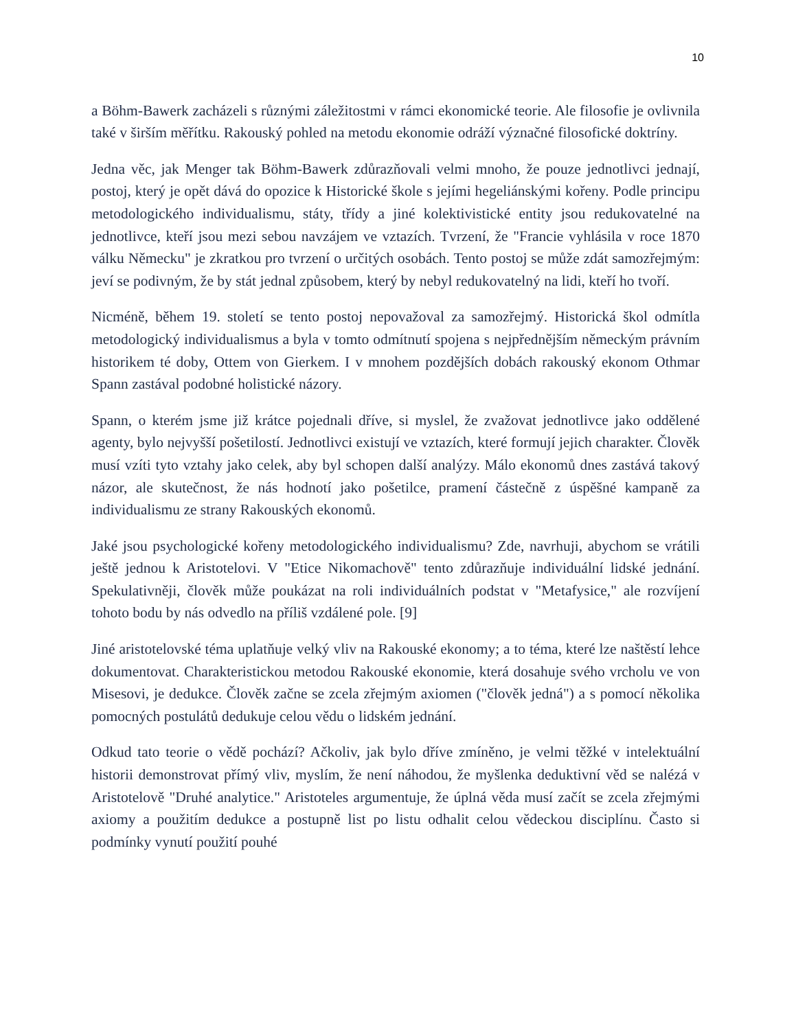10
a Böhm-Bawerk zacházeli s různými záležitostmi v rámci ekonomické teorie. Ale filosofie je ovlivnila také v širším měřítku. Rakouský pohled na metodu ekonomie odráží význačné filosofické doktríny.
Jedna věc, jak Menger tak Böhm-Bawerk zdůrazňovali velmi mnoho, že pouze jednotlivci jednají, postoj, který je opět dává do opozice k Historické škole s jejími hegeliánskými kořeny. Podle principu metodologického individualismu, státy, třídy a jiné kolektivistické entity jsou redukovatelné na jednotlivce, kteří jsou mezi sebou navzájem ve vztazích. Tvrzení, že "Francie vyhlásila v roce 1870 válku Německu" je zkratkou pro tvrzení o určitých osobách. Tento postoj se může zdát samozřejmým: jeví se podivným, že by stát jednal způsobem, který by nebyl redukovatelný na lidi, kteří ho tvoří.
Nicméně, během 19. století se tento postoj nepovažoval za samozřejmý. Historická škol odmítla metodologický individualismus a byla v tomto odmítnutí spojena s nejpřednějším německým právním historikem té doby, Ottem von Gierkem. I v mnohem pozdějších dobách rakouský ekonom Othmar Spann zastával podobné holistické názory.
Spann, o kterém jsme již krátce pojednali dříve, si myslel, že zvažovat jednotlivce jako oddělené agenty, bylo nejvyšší pošetilostí. Jednotlivci existují ve vztazích, které formují jejich charakter. Člověk musí vzíti tyto vztahy jako celek, aby byl schopen další analýzy. Málo ekonomů dnes zastává takový názor, ale skutečnost, že nás hodnotí jako pošetilce, pramení částečně z úspěšné kampaně za individualismu ze strany Rakouských ekonomů.
Jaké jsou psychologické kořeny metodologického individualismu? Zde, navrhuji, abychom se vrátili ještě jednou k Aristotelovi. V "Etice Nikomachově" tento zdůrazňuje individuální lidské jednání. Spekulativněji, člověk může poukázat na roli individuálních podstat v "Metafysice," ale rozvíjení tohoto bodu by nás odvedlo na příliš vzdálené pole. [9]
Jiné aristotelovské téma uplatňuje velký vliv na Rakouské ekonomy; a to téma, které lze naštěstí lehce dokumentovat. Charakteristickou metodou Rakouské ekonomie, která dosahuje svého vrcholu ve von Misesovi, je dedukce. Člověk začne se zcela zřejmým axiomen ("člověk jedná") a s pomocí několika pomocných postulátů dedukuje celou vědu o lidském jednání.
Odkud tato teorie o vědě pochází? Ačkoliv, jak bylo dříve zmíněno, je velmi těžké v intelektuální historii demonstrovat přímý vliv, myslím, že není náhodou, že myšlenka deduktivní věd se nalézá v Aristotelově "Druhé analytice." Aristoteles argumentuje, že úplná věda musí začít se zcela zřejmými axiomy a použitím dedukce a postupně list po listu odhalit celou vědeckou disciplínu. Často si podmínky vynutí použití pouhé